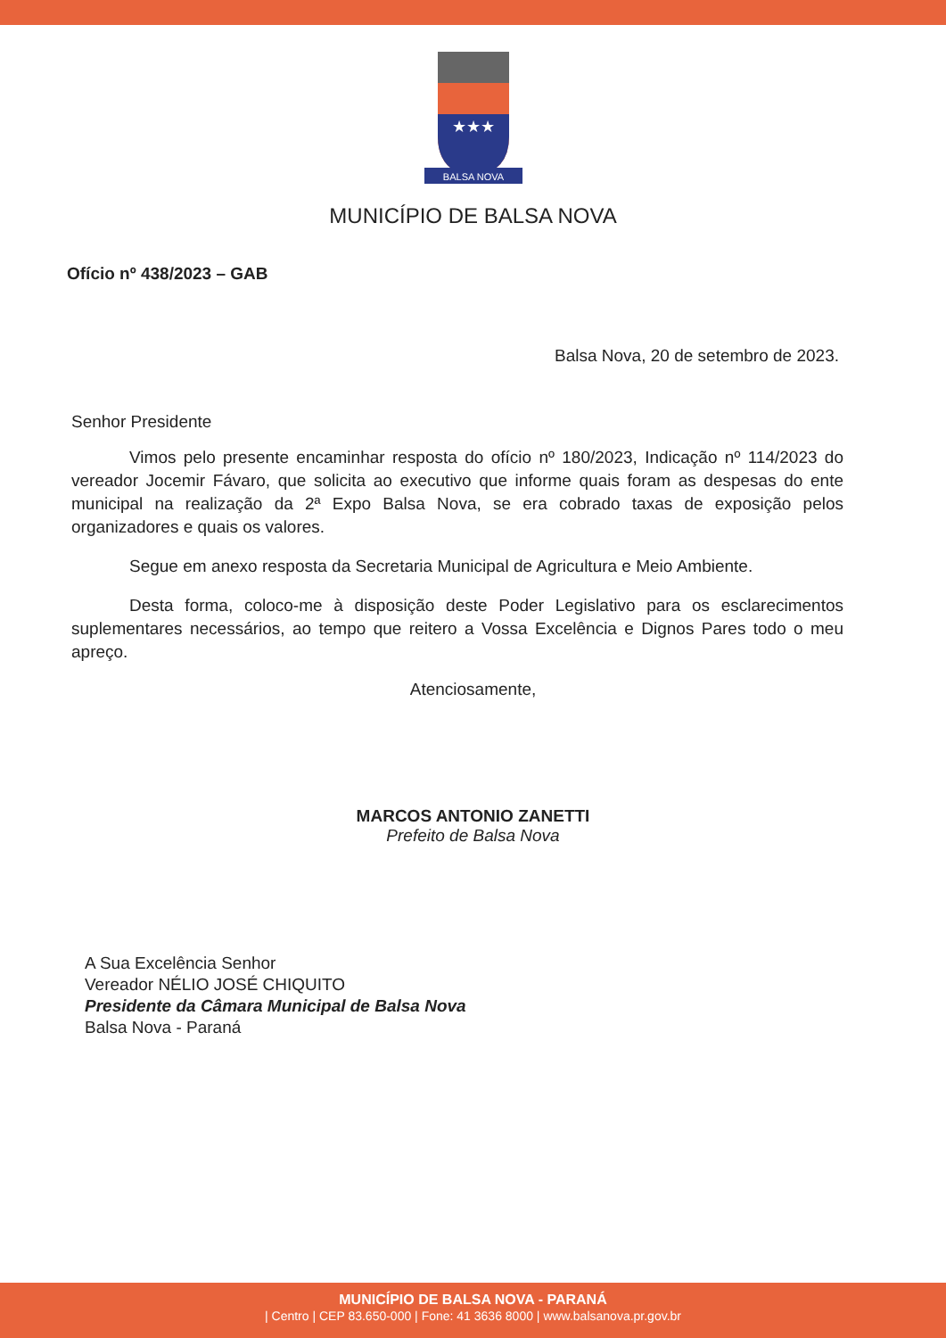★★★
BALSA NOVA
MUNICÍPIO DE BALSA NOVA
Ofício nº 438/2023 – GAB
Balsa Nova, 20 de setembro de 2023.
Senhor Presidente
Vimos pelo presente encaminhar resposta do ofício nº 180/2023, Indicação nº 114/2023 do vereador Jocemir Fávaro, que solicita ao executivo que informe quais foram as despesas do ente municipal na realização da 2ª Expo Balsa Nova, se era cobrado taxas de exposição pelos organizadores e quais os valores.
Segue em anexo resposta da Secretaria Municipal de Agricultura e Meio Ambiente.
Desta forma, coloco-me à disposição deste Poder Legislativo para os esclarecimentos suplementares necessários, ao tempo que reitero a Vossa Excelência e Dignos Pares todo o meu apreço.
Atenciosamente,
MARCOS ANTONIO ZANETTI
Prefeito de Balsa Nova
A Sua Excelência Senhor
Vereador NÉLIO JOSÉ CHIQUITO
Presidente da Câmara Municipal de Balsa Nova
Balsa Nova - Paraná
MUNICÍPIO DE BALSA NOVA - PARANÁ
| Centro | CEP 83.650-000 | Fone: 41 3636 8000 | www.balsanova.pr.gov.br